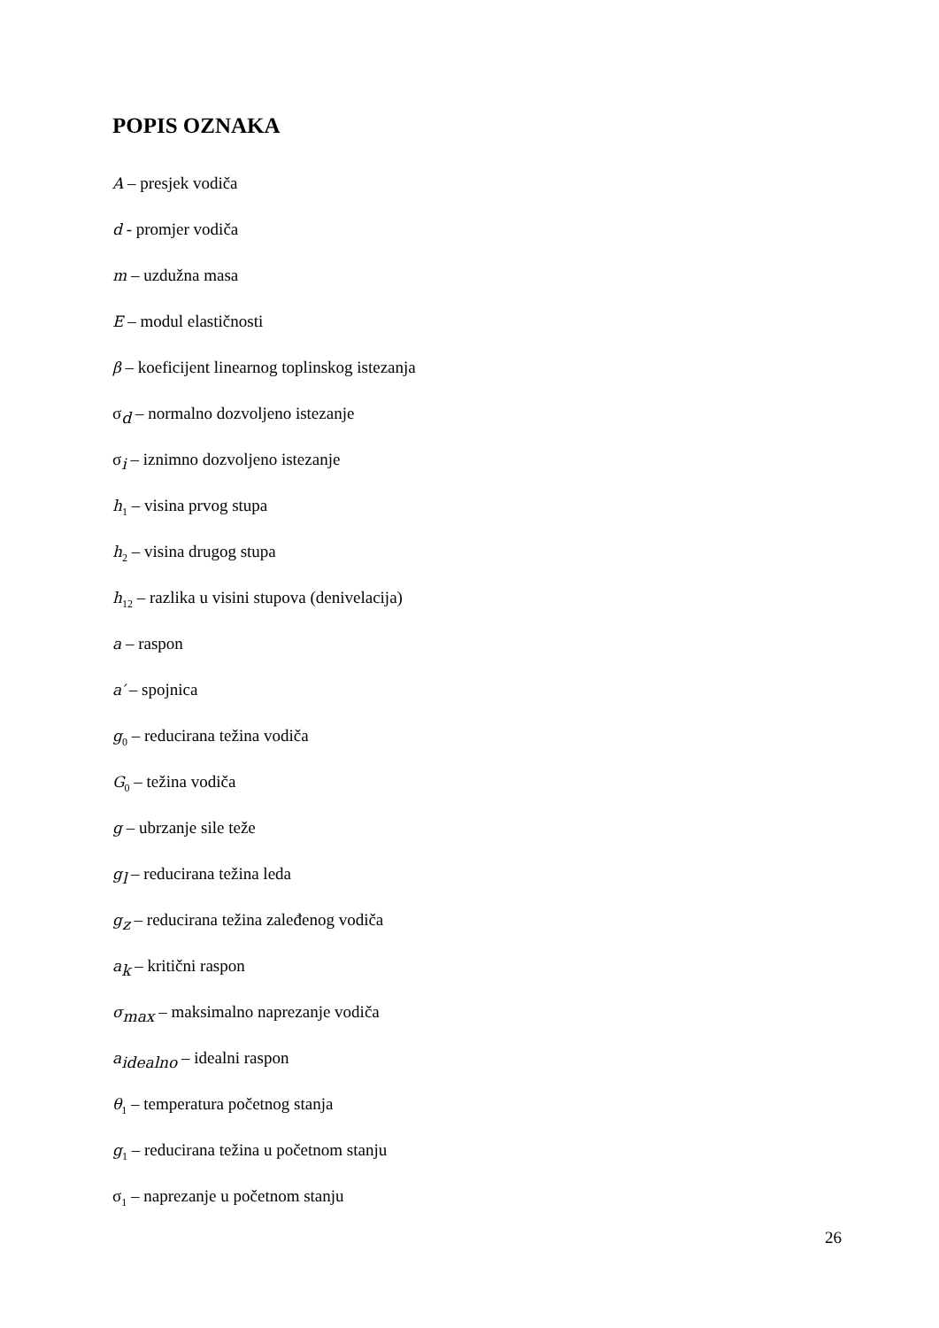POPIS OZNAKA
A – presjek vodiča
d - promjer vodiča
m – uzdužna masa
E – modul elastičnosti
β – koeficijent linearnog toplinskog istezanja
σ<sub>d</sub> – normalno dozvoljeno istezanje
σ<sub>i</sub> – iznimno dozvoljeno istezanje
h<sub>1</sub> – visina prvog stupa
h<sub>2</sub> – visina drugog stupa
h<sub>12</sub> – razlika u visini stupova (denivelacija)
a – raspon
a′ – spojnica
g<sub>0</sub> – reducirana težina vodiča
G<sub>0</sub> – težina vodiča
g – ubrzanje sile teže
g<sub>l</sub> – reducirana težina leda
g<sub>z</sub> – reducirana težina zaleđenog vodiča
a<sub>k</sub> – kritični raspon
σ<sub>max</sub> – maksimalno naprezanje vodiča
a<sub>idealno</sub> – idealni raspon
θ<sub>1</sub> – temperatura početnog stanja
g<sub>1</sub> – reducirana težina u početnom stanju
σ<sub>1</sub> – naprezanje u početnom stanju
26